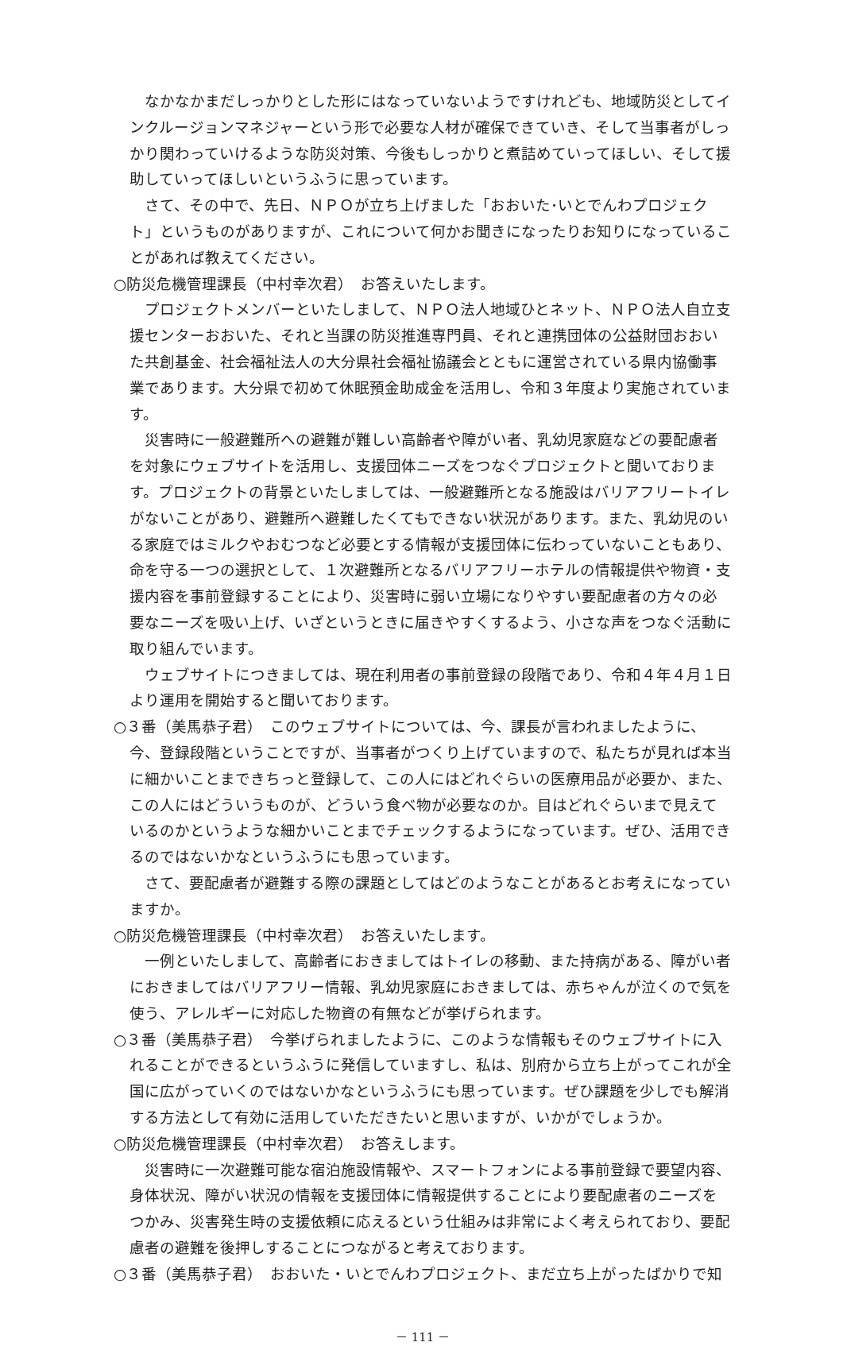なかなかまだしっかりとした形にはなっていないようですけれども、地域防災としてインクルージョンマネジャーという形で必要な人材が確保できていき、そして当事者がしっかり関わっていけるような防災対策、今後もしっかりと煮詰めていってほしい、そして援助していってほしいというふうに思っています。
さて、その中で、先日、ＮＰＯが立ち上げました「おおいた･いとでんわプロジェクト」というものがありますが、これについて何かお聞きになったりお知りになっていることがあれば教えてください。
○防災危機管理課長（中村幸次君）　お答えいたします。
プロジェクトメンバーといたしまして、ＮＰＯ法人地域ひとネット、ＮＰＯ法人自立支援センターおおいた、それと当課の防災推進専門員、それと連携団体の公益財団おおいた共創基金、社会福祉法人の大分県社会福祉協議会とともに運営されている県内協働事業であります。大分県で初めて休眠預金助成金を活用し、令和３年度より実施されています。
災害時に一般避難所への避難が難しい高齢者や障がい者、乳幼児家庭などの要配慮者を対象にウェブサイトを活用し、支援団体ニーズをつなぐプロジェクトと聞いております。プロジェクトの背景といたしましては、一般避難所となる施設はバリアフリートイレがないことがあり、避難所へ避難したくてもできない状況があります。また、乳幼児のいる家庭ではミルクやおむつなど必要とする情報が支援団体に伝わっていないこともあり、命を守る一つの選択として、１次避難所となるバリアフリーホテルの情報提供や物資・支援内容を事前登録することにより、災害時に弱い立場になりやすい要配慮者の方々の必要なニーズを吸い上げ、いざというときに届きやすくするよう、小さな声をつなぐ活動に取り組んでいます。
ウェブサイトにつきましては、現在利用者の事前登録の段階であり、令和４年４月１日より運用を開始すると聞いております。
○３番（美馬恭子君）　このウェブサイトについては、今、課長が言われましたように、今、登録段階ということですが、当事者がつくり上げていますので、私たちが見れば本当に細かいことまできちっと登録して、この人にはどれぐらいの医療用品が必要か、また、この人にはどういうものが、どういう食べ物が必要なのか。目はどれぐらいまで見えているのかというような細かいことまでチェックするようになっています。ぜひ、活用できるのではないかなというふうにも思っています。
さて、要配慮者が避難する際の課題としてはどのようなことがあるとお考えになっていますか。
○防災危機管理課長（中村幸次君）　お答えいたします。
一例といたしまして、高齢者におきましてはトイレの移動、また持病がある、障がい者におきましてはバリアフリー情報、乳幼児家庭におきましては、赤ちゃんが泣くので気を使う、アレルギーに対応した物資の有無などが挙げられます。
○３番（美馬恭子君）　今挙げられましたように、このような情報もそのウェブサイトに入れることができるというふうに発信していますし、私は、別府から立ち上がってこれが全国に広がっていくのではないかなというふうにも思っています。ぜひ課題を少しでも解消する方法として有効に活用していただきたいと思いますが、いかがでしょうか。
○防災危機管理課長（中村幸次君）　お答えします。
災害時に一次避難可能な宿泊施設情報や、スマートフォンによる事前登録で要望内容、身体状況、障がい状況の情報を支援団体に情報提供することにより要配慮者のニーズをつかみ、災害発生時の支援依頼に応えるという仕組みは非常によく考えられており、要配慮者の避難を後押しすることにつながると考えております。
○３番（美馬恭子君）　おおいた・いとでんわプロジェクト、まだ立ち上がったばかりで知
－ 111 －